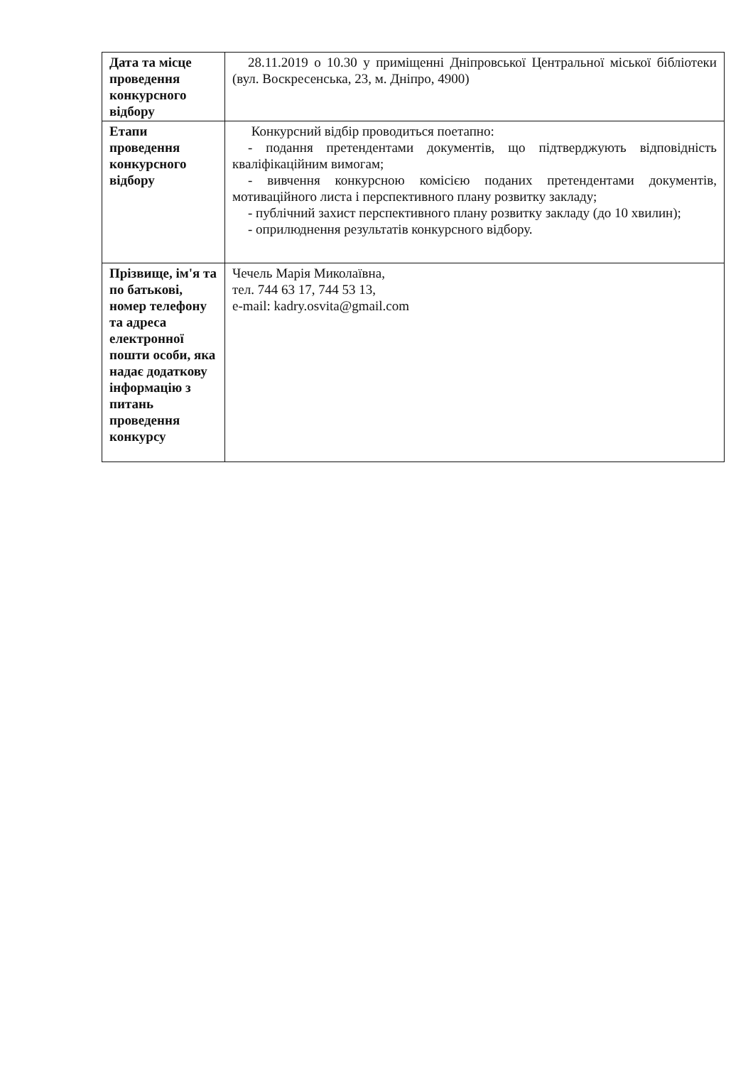| Дата та місце проведення конкурсного відбору | 28.11.2019 о 10.30 у приміщенні Дніпровської Центральної міської бібліотеки (вул. Воскресенська, 23, м. Дніпро, 4900) |
| Етапи проведення конкурсного відбору | Конкурсний відбір проводиться поетапно: - подання претендентами документів, що підтверджують відповідність кваліфікаційним вимогам; - вивчення конкурсною комісією поданих претендентами документів, мотиваційного листа і перспективного плану розвитку закладу; - публічний захист перспективного плану розвитку закладу (до 10 хвилин); - оприлюднення результатів конкурсного відбору. |
| Прізвище, ім'я та по батькові, номер телефону та адреса електронної пошти особи, яка надає додаткову інформацію з питань проведення конкурсу | Чечель Марія Миколаївна, тел. 744 63 17, 744 53 13, e-mail: kadry.osvita@gmail.com |